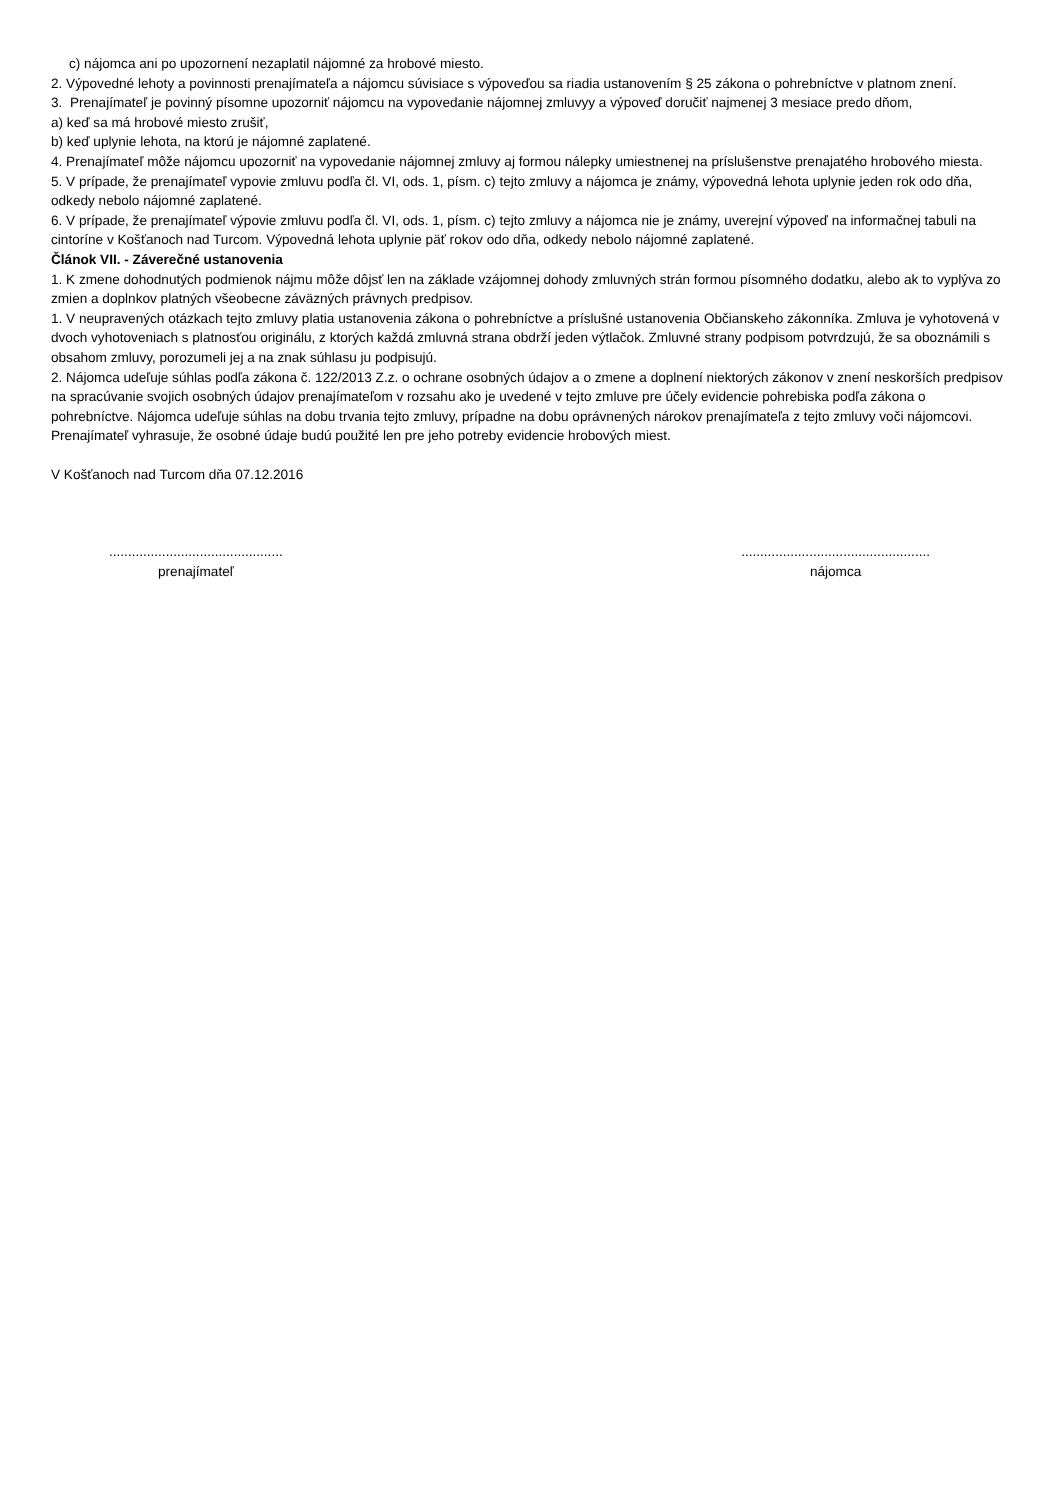c) nájomca ani po upozornení nezaplatil nájomné za hrobové miesto.
2. Výpovedné lehoty a povinnosti prenajímateľa a nájomcu súvisiace s výpoveďou sa riadia ustanovením § 25 zákona o pohrebníctve v platnom znení.
3. Prenajímateľ je povinný písomne upozorniť nájomcu na vypovedanie nájomnej zmluvyy a výpoveď doručiť najmenej 3 mesiace predo dňom,
a) keď sa má hrobové miesto zrušiť,
b) keď uplynie lehota, na ktorú je nájomné zaplatené.
4. Prenajímateľ môže nájomcu upozorniť na vypovedanie nájomnej zmluvy aj formou nálepky umiestnenej na príslušenstve prenajatého hrobového miesta.
5. V prípade, že prenajímateľ vypovie zmluvu podľa čl. VI, ods. 1, písm. c) tejto zmluvy a nájomca je známy, výpovedná lehota uplynie jeden rok odo dňa, odkedy nebolo nájomné zaplatené.
6. V prípade, že prenajímateľ výpovie zmluvu podľa čl. VI, ods. 1, písm. c) tejto zmluvy a nájomca nie je známy, uverejní výpoveď na informačnej tabuli na cintoríne v Košťanoch nad Turcom. Výpovedná lehota uplynie päť rokov odo dňa, odkedy nebolo nájomné zaplatené.
Článok VII. - Záverečné ustanovenia
1. K zmene dohodnutých podmienok nájmu môže dôjsť len na základe vzájomnej dohody zmluvných strán formou písomného dodatku, alebo ak to vyplýva zo zmien a doplnkov platných všeobecne záväzných právnych predpisov.
1. V neupravených otázkach tejto zmluvy platia ustanovenia zákona o pohrebníctve a príslušné ustanovenia Občianskeho zákonníka. Zmluva je vyhotovená v dvoch vyhotoveniach s platnosťou originálu, z ktorých každá zmluvná strana obdrží jeden výtlačok. Zmluvné strany podpisom potvrdzujú, že sa oboznámili s obsahom zmluvy, porozumeli jej a na znak súhlasu ju podpisujú.
2. Nájomca udeľuje súhlas podľa zákona č. 122/2013 Z.z. o ochrane osobných údajov a o zmene a doplnení niektorých zákonov v znení neskorších predpisov na spracúvanie svojich osobných údajov prenajímateľom v rozsahu ako je uvedené v tejto zmluve pre účely evidencie pohrebiska podľa zákona o pohrebníctve. Nájomca udeľuje súhlas na dobu trvania tejto zmluvy, prípadne na dobu oprávnených nárokov prenajímateľa z tejto zmluvy voči nájomcovi. Prenajímateľ vyhrasuje, že osobné údaje budú použité len pre jeho potreby evidencie hrobových miest.
V Košťanoch nad Turcom dňa 07.12.2016
..............................................
prenajímateľ
..................................................
nájomca